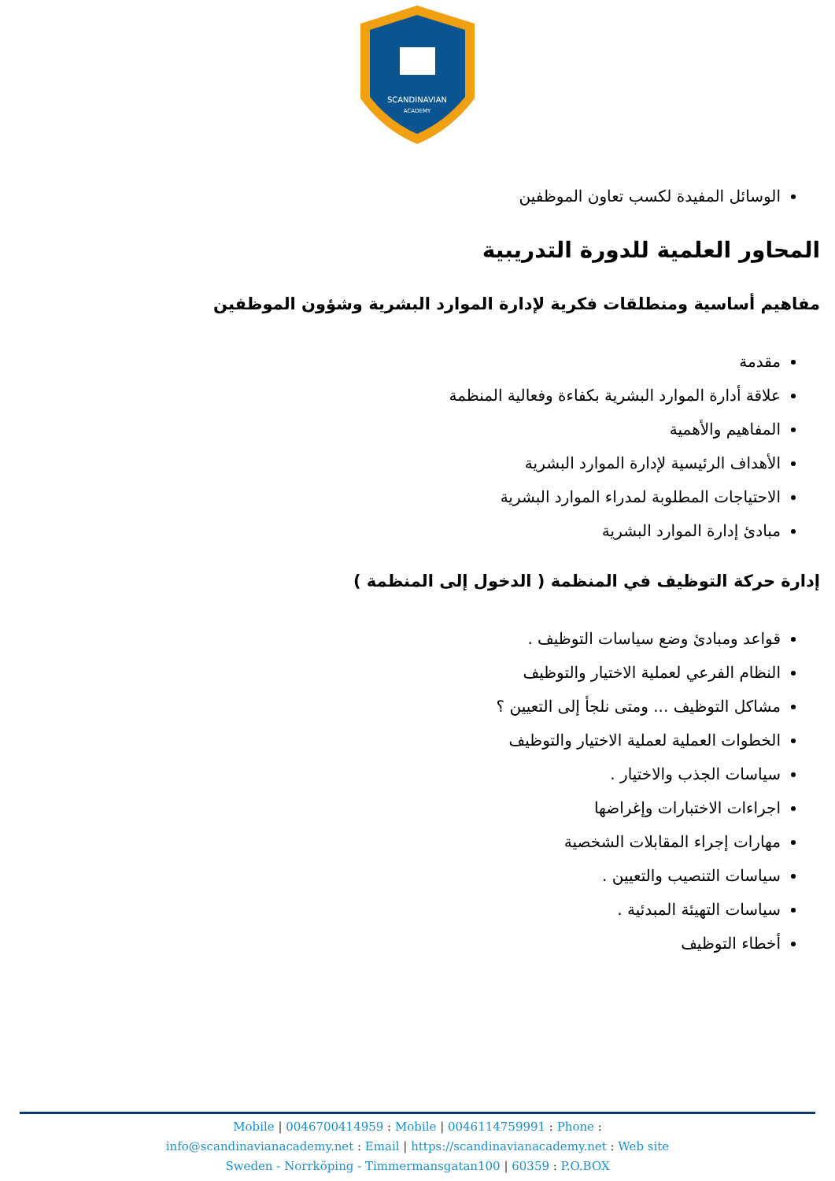SCANDINAVIAN
ACADEMY
الوسائل المفيدة لكسب تعاون الموظفين
المحاور العلمية للدورة التدريبية
مفاهيم أساسية ومنطلقات فكرية لإدارة الموارد البشرية وشؤون الموظفين
مقدمة
علاقة أدارة الموارد البشرية بكفاءة وفعالية المنظمة
المفاهيم والأهمية
الأهداف الرئيسية لإدارة الموارد البشرية
الاحتياجات المطلوبة لمدراء الموارد البشرية
مبادئ إدارة الموارد البشرية
إدارة حركة التوظيف في المنظمة ( الدخول إلى المنظمة )
قواعد ومبادئ وضع سياسات التوظيف .
النظام الفرعي لعملية الاختيار والتوظيف
مشاكل التوظيف ... ومتى نلجأ إلى التعيين ؟
الخطوات العملية لعملية الاختيار والتوظيف
سياسات الجذب والاختيار .
اجراءات الاختبارات وإغراضها
مهارات إجراء المقابلات الشخصية
سياسات التنصيب والتعيين .
سياسات التهيئة المبدئية .
أخطاء التوظيف
Mobile | 0046700414959 : Mobile | 0046114759991 : Phone :
info@scandinavianacademy.net : Email | https://scandinavianacademy.net : Web site
Sweden - Norrköping - Timmermansgatan100 | 60359 : P.O.BOX